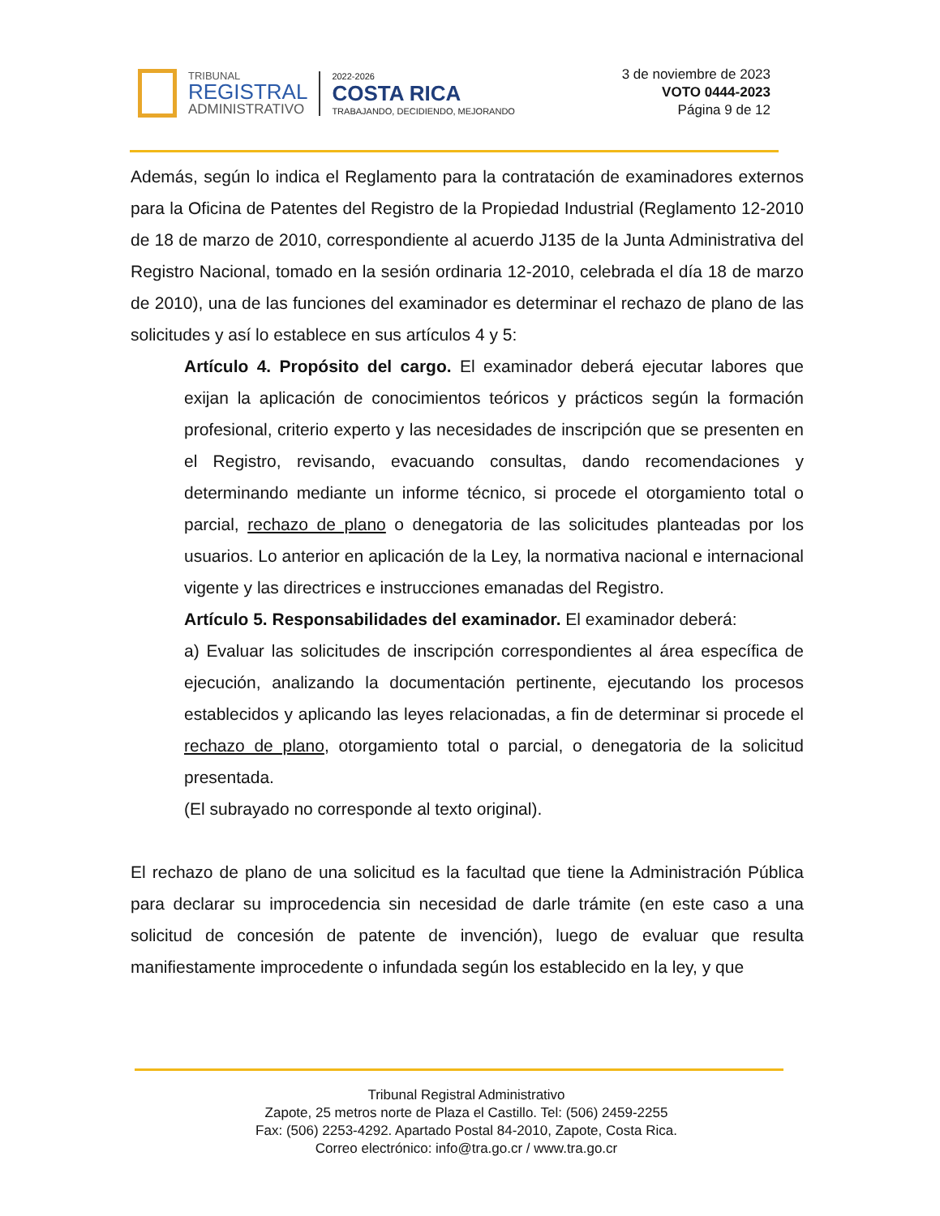TRIBUNAL
REGISTRAL
ADMINISTRATIVO
2022-2026
COSTA RICA
TRABAJANDO, DECIDIENDO, MEJORANDO
3 de noviembre de 2023
VOTO 0444-2023
Página 9 de 12
Además, según lo indica el Reglamento para la contratación de examinadores externos para la Oficina de Patentes del Registro de la Propiedad Industrial (Reglamento 12-2010 de 18 de marzo de 2010, correspondiente al acuerdo J135 de la Junta Administrativa del Registro Nacional, tomado en la sesión ordinaria 12-2010, celebrada el día 18 de marzo de 2010), una de las funciones del examinador es determinar el rechazo de plano de las solicitudes y así lo establece en sus artículos 4 y 5:
Artículo 4. Propósito del cargo. El examinador deberá ejecutar labores que exijan la aplicación de conocimientos teóricos y prácticos según la formación profesional, criterio experto y las necesidades de inscripción que se presenten en el Registro, revisando, evacuando consultas, dando recomendaciones y determinando mediante un informe técnico, si procede el otorgamiento total o parcial, rechazo de plano o denegatoria de las solicitudes planteadas por los usuarios. Lo anterior en aplicación de la Ley, la normativa nacional e internacional vigente y las directrices e instrucciones emanadas del Registro.
Artículo 5. Responsabilidades del examinador. El examinador deberá:
a) Evaluar las solicitudes de inscripción correspondientes al área específica de ejecución, analizando la documentación pertinente, ejecutando los procesos establecidos y aplicando las leyes relacionadas, a fin de determinar si procede el rechazo de plano, otorgamiento total o parcial, o denegatoria de la solicitud presentada.
(El subrayado no corresponde al texto original).
El rechazo de plano de una solicitud es la facultad que tiene la Administración Pública para declarar su improcedencia sin necesidad de darle trámite (en este caso a una solicitud de concesión de patente de invención), luego de evaluar que resulta manifiestamente improcedente o infundada según los establecido en la ley, y que
Tribunal Registral Administrativo
Zapote, 25 metros norte de Plaza el Castillo. Tel: (506) 2459-2255
Fax: (506) 2253-4292. Apartado Postal 84-2010, Zapote, Costa Rica.
Correo electrónico: info@tra.go.cr / www.tra.go.cr